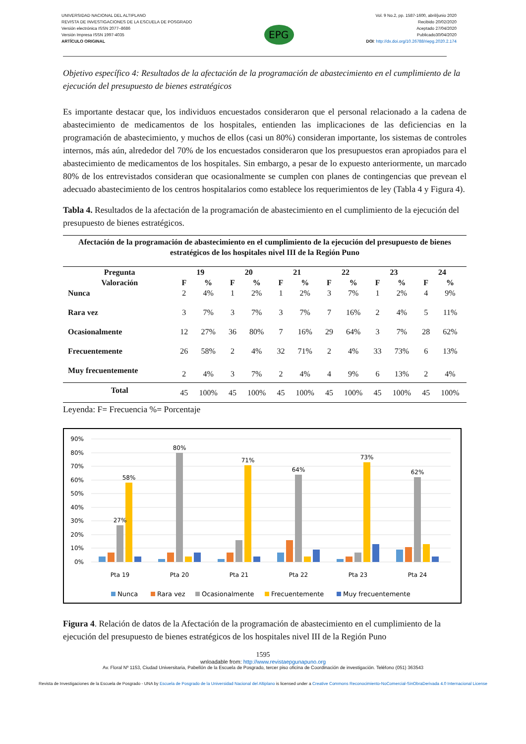UNIVERSIDAD NACIONAL DEL ALTIPLANO
REVISTA DE INVESTIGACIONES DE LA ESCUELA DE POSGRADO
Versión electrónica ISSN 2077–8686
Versión Impresa ISSN 1997-4035
ARTÍCULO ORIGINAL
EPG
Vol. 9 No.2, pp. 1587-1600, abril/junio 2020
Recibido 20/02/2020
Aceptado 27/04/2020
Publicado30/04/2020
DOI: http://dx.doi.org/10.26788/riepg.2020.2.174
Objetivo específico 4: Resultados de la afectación de la programación de abastecimiento en el cumplimiento de la ejecución del presupuesto de bienes estratégicos
Es importante destacar que, los individuos encuestados consideraron que el personal relacionado a la cadena de abastecimiento de medicamentos de los hospitales, entienden las implicaciones de las deficiencias en la programación de abastecimiento, y muchos de ellos (casi un 80%) consideran importante, los sistemas de controles internos, más aún, alrededor del 70% de los encuestados consideraron que los presupuestos eran apropiados para el abastecimiento de medicamentos de los hospitales. Sin embargo, a pesar de lo expuesto anteriormente, un marcado 80% de los entrevistados consideran que ocasionalmente se cumplen con planes de contingencias que prevean el adecuado abastecimiento de los centros hospitalarios como establece los requerimientos de ley (Tabla 4 y Figura 4).
Tabla 4. Resultados de la afectación de la programación de abastecimiento en el cumplimiento de la ejecución del presupuesto de bienes estratégicos.
| Afectación de la programación de abastecimiento en el cumplimiento de la ejecución del presupuesto de bienes estratégicos de los hospitales nivel III de la Región Puno | | | | | | | | | | | | |
| --- | --- | --- | --- | --- | --- | --- | --- | --- | --- | --- | --- | --- |
| Pregunta | 19 | | 20 | | 21 | | 22 | | 23 | | 24 | |
| Valoración | F | % | F | % | F | % | F | % | F | % | F | % |
| Nunca | 2 | 4% | 1 | 2% | 1 | 2% | 3 | 7% | 1 | 2% | 4 | 9% |
| Rara vez | 3 | 7% | 3 | 7% | 3 | 7% | 7 | 16% | 2 | 4% | 5 | 11% |
| Ocasionalmente | 12 | 27% | 36 | 80% | 7 | 16% | 29 | 64% | 3 | 7% | 28 | 62% |
| Frecuentemente | 26 | 58% | 2 | 4% | 32 | 71% | 2 | 4% | 33 | 73% | 6 | 13% |
| Muy frecuentemente | 2 | 4% | 3 | 7% | 2 | 4% | 4 | 9% | 6 | 13% | 2 | 4% |
| Total | 45 | 100% | 45 | 100% | 45 | 100% | 45 | 100% | 45 | 100% | 45 | 100% |
Leyenda: F= Frecuencia %= Porcentaje
90%
80%
70%
60%
50%
40%
30%
20%
10%
0%
58%
27%
80%
71%
64%
73%
62%
Pta 19
Pta 20
Pta 21
Pta 22
Pta 23
Pta 24
Nunca
Rara vez
Ocasionalmente
Frecuentemente
Muy frecuentemente
Figura 4. Relación de datos de la Afectación de la programación de abastecimiento en el cumplimiento de la ejecución del presupuesto de bienes estratégicos de los hospitales nivel III de la Región Puno
1595
wnloadable from: http://www.revistaepgunapuno.org
Av. Floral Nº 1153, Ciudad Universitaria, Pabellón de la Escuela de Posgrado, tercer piso oficina de Coordinación de investigación. Teléfono (051) 363543
Revista de Investigaciones de la Escuela de Posgrado - UNA by Escuela de Posgrado de la Universidad Nacional del Altiplano is licensed under a Creative Commons Reconocimiento-NoComercial-SinObraDerivada 4.0 Internacional License